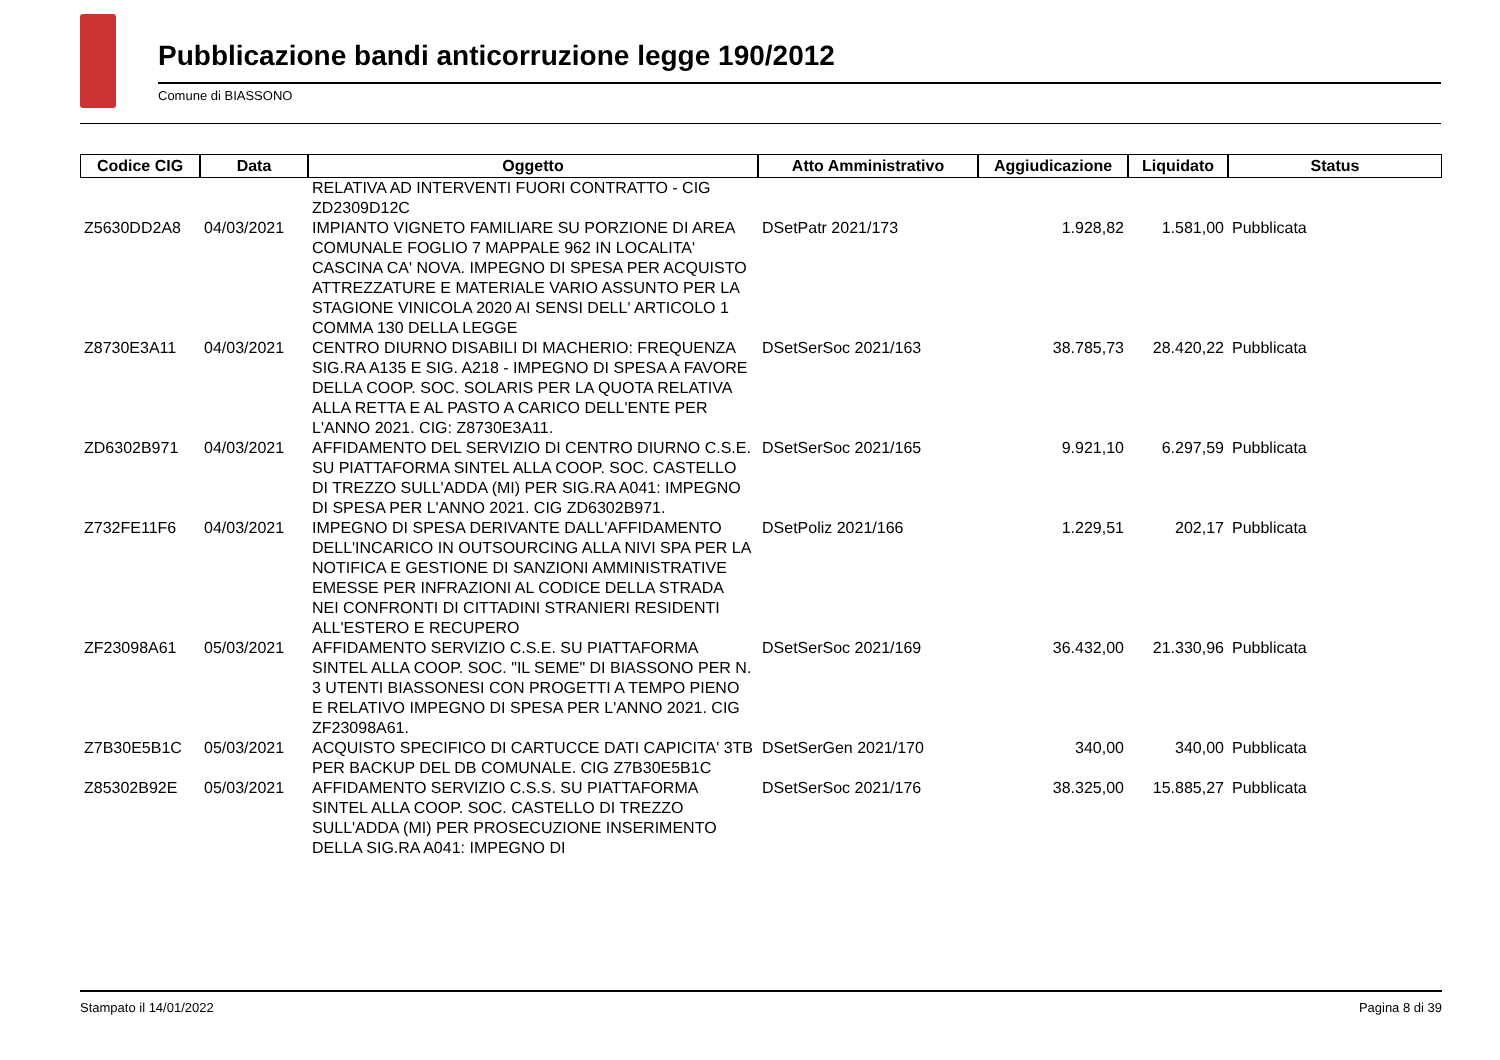Pubblicazione bandi anticorruzione legge 190/2012
Comune di BIASSONO
| Codice CIG | Data | Oggetto | Atto Amministrativo | Aggiudicazione | Liquidato | Status |
| --- | --- | --- | --- | --- | --- | --- |
| | | RELATIVA AD INTERVENTI FUORI CONTRATTO - CIG ZD2309D12C | | | | |
| Z5630DD2A8 | 04/03/2021 | IMPIANTO VIGNETO FAMILIARE SU PORZIONE DI AREA COMUNALE FOGLIO 7 MAPPALE 962 IN LOCALITA' CASCINA CA' NOVA. IMPEGNO DI SPESA PER ACQUISTO ATTREZZATURE E MATERIALE VARIO ASSUNTO PER LA STAGIONE VINICOLA 2020 AI SENSI DELL' ARTICOLO 1 COMMA 130 DELLA LEGGE | DSetPatr 2021/173 | 1.928,82 | 1.581,00 | Pubblicata |
| Z8730E3A11 | 04/03/2021 | CENTRO DIURNO DISABILI DI MACHERIO: FREQUENZA SIG.RA A135 E SIG. A218 - IMPEGNO DI SPESA A FAVORE DELLA COOP. SOC. SOLARIS PER LA QUOTA RELATIVA ALLA RETTA E AL PASTO A CARICO DELL'ENTE PER L'ANNO 2021. CIG: Z8730E3A11. | DSetSerSoc 2021/163 | 38.785,73 | 28.420,22 | Pubblicata |
| ZD6302B971 | 04/03/2021 | AFFIDAMENTO DEL SERVIZIO DI CENTRO DIURNO C.S.E. SU PIATTAFORMA SINTEL ALLA COOP. SOC. CASTELLO DI TREZZO SULL'ADDA (MI) PER SIG.RA A041: IMPEGNO DI SPESA PER L'ANNO 2021. CIG ZD6302B971. | DSetSerSoc 2021/165 | 9.921,10 | 6.297,59 | Pubblicata |
| Z732FE11F6 | 04/03/2021 | IMPEGNO DI SPESA DERIVANTE DALL'AFFIDAMENTO DELL'INCARICO IN OUTSOURCING ALLA NIVI SPA PER LA NOTIFICA E GESTIONE DI SANZIONI AMMINISTRATIVE EMESSE PER INFRAZIONI AL CODICE DELLA STRADA NEI CONFRONTI DI CITTADINI STRANIERI RESIDENTI ALL'ESTERO E RECUPERO | DSetPoliz 2021/166 | 1.229,51 | 202,17 | Pubblicata |
| ZF23098A61 | 05/03/2021 | AFFIDAMENTO SERVIZIO C.S.E. SU PIATTAFORMA SINTEL ALLA COOP. SOC. "IL SEME" DI BIASSONO PER N. 3 UTENTI BIASSONESI CON PROGETTI A TEMPO PIENO E RELATIVO IMPEGNO DI SPESA PER L'ANNO 2021. CIG ZF23098A61. | DSetSerSoc 2021/169 | 36.432,00 | 21.330,96 | Pubblicata |
| Z7B30E5B1C | 05/03/2021 | ACQUISTO SPECIFICO DI CARTUCCE DATI CAPICITA' 3TB PER BACKUP DEL DB COMUNALE. CIG Z7B30E5B1C | DSetSerGen 2021/170 | 340,00 | 340,00 | Pubblicata |
| Z85302B92E | 05/03/2021 | AFFIDAMENTO SERVIZIO C.S.S. SU PIATTAFORMA SINTEL ALLA COOP. SOC. CASTELLO DI TREZZO SULL'ADDA (MI) PER PROSECUZIONE INSERIMENTO DELLA SIG.RA A041: IMPEGNO DI | DSetSerSoc 2021/176 | 38.325,00 | 15.885,27 | Pubblicata |
Stampato il 14/01/2022 Pagina 8 di 39